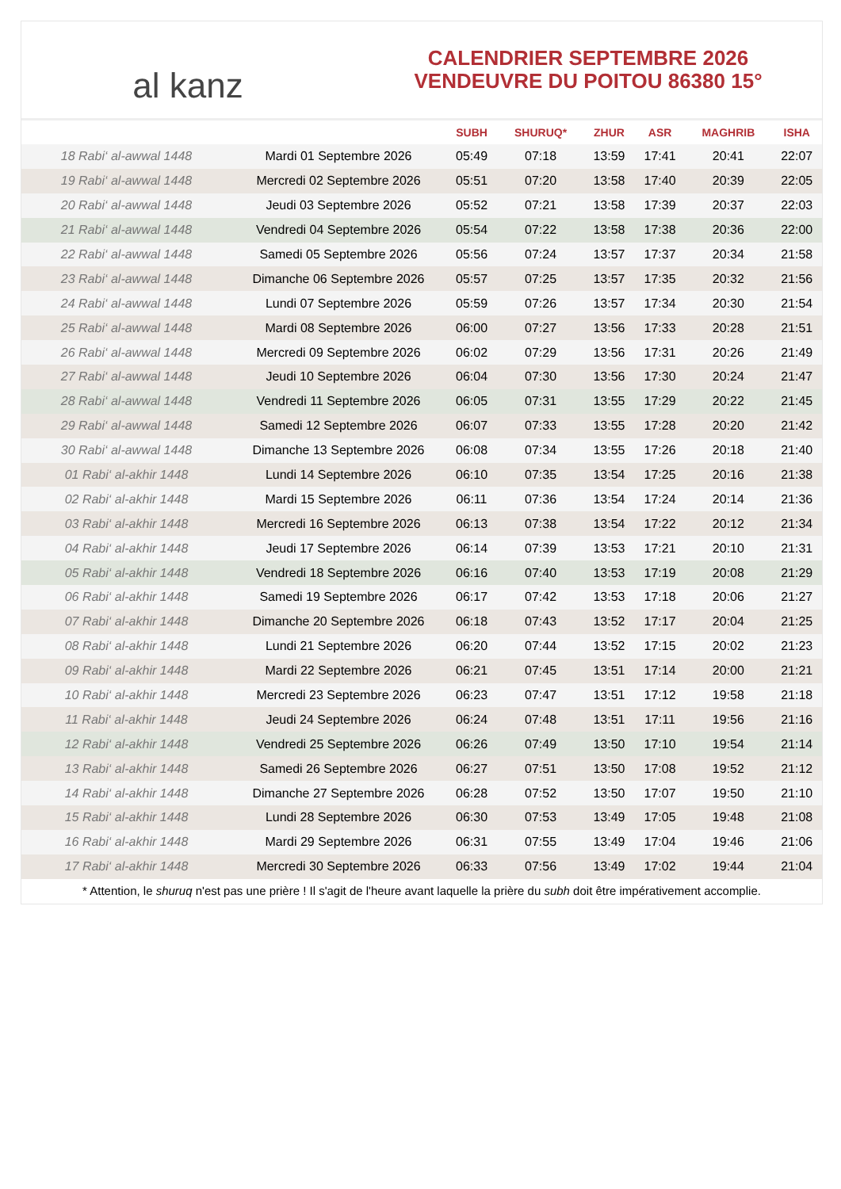al kanz
CALENDRIER SEPTEMBRE 2026
VENDEUVRE DU POITOU 86380 15°
| | | SUBH | SHURUQ* | ZHUR | ASR | MAGHRIB | ISHA |
| --- | --- | --- | --- | --- | --- | --- | --- |
| 18 Rabi‘ al-awwal 1448 | Mardi 01 Septembre 2026 | 05:49 | 07:18 | 13:59 | 17:41 | 20:41 | 22:07 |
| 19 Rabi‘ al-awwal 1448 | Mercredi 02 Septembre 2026 | 05:51 | 07:20 | 13:58 | 17:40 | 20:39 | 22:05 |
| 20 Rabi‘ al-awwal 1448 | Jeudi 03 Septembre 2026 | 05:52 | 07:21 | 13:58 | 17:39 | 20:37 | 22:03 |
| 21 Rabi‘ al-awwal 1448 | Vendredi 04 Septembre 2026 | 05:54 | 07:22 | 13:58 | 17:38 | 20:36 | 22:00 |
| 22 Rabi‘ al-awwal 1448 | Samedi 05 Septembre 2026 | 05:56 | 07:24 | 13:57 | 17:37 | 20:34 | 21:58 |
| 23 Rabi‘ al-awwal 1448 | Dimanche 06 Septembre 2026 | 05:57 | 07:25 | 13:57 | 17:35 | 20:32 | 21:56 |
| 24 Rabi‘ al-awwal 1448 | Lundi 07 Septembre 2026 | 05:59 | 07:26 | 13:57 | 17:34 | 20:30 | 21:54 |
| 25 Rabi‘ al-awwal 1448 | Mardi 08 Septembre 2026 | 06:00 | 07:27 | 13:56 | 17:33 | 20:28 | 21:51 |
| 26 Rabi‘ al-awwal 1448 | Mercredi 09 Septembre 2026 | 06:02 | 07:29 | 13:56 | 17:31 | 20:26 | 21:49 |
| 27 Rabi‘ al-awwal 1448 | Jeudi 10 Septembre 2026 | 06:04 | 07:30 | 13:56 | 17:30 | 20:24 | 21:47 |
| 28 Rabi‘ al-awwal 1448 | Vendredi 11 Septembre 2026 | 06:05 | 07:31 | 13:55 | 17:29 | 20:22 | 21:45 |
| 29 Rabi‘ al-awwal 1448 | Samedi 12 Septembre 2026 | 06:07 | 07:33 | 13:55 | 17:28 | 20:20 | 21:42 |
| 30 Rabi‘ al-awwal 1448 | Dimanche 13 Septembre 2026 | 06:08 | 07:34 | 13:55 | 17:26 | 20:18 | 21:40 |
| 01 Rabi‘ al-akhir 1448 | Lundi 14 Septembre 2026 | 06:10 | 07:35 | 13:54 | 17:25 | 20:16 | 21:38 |
| 02 Rabi‘ al-akhir 1448 | Mardi 15 Septembre 2026 | 06:11 | 07:36 | 13:54 | 17:24 | 20:14 | 21:36 |
| 03 Rabi‘ al-akhir 1448 | Mercredi 16 Septembre 2026 | 06:13 | 07:38 | 13:54 | 17:22 | 20:12 | 21:34 |
| 04 Rabi‘ al-akhir 1448 | Jeudi 17 Septembre 2026 | 06:14 | 07:39 | 13:53 | 17:21 | 20:10 | 21:31 |
| 05 Rabi‘ al-akhir 1448 | Vendredi 18 Septembre 2026 | 06:16 | 07:40 | 13:53 | 17:19 | 20:08 | 21:29 |
| 06 Rabi‘ al-akhir 1448 | Samedi 19 Septembre 2026 | 06:17 | 07:42 | 13:53 | 17:18 | 20:06 | 21:27 |
| 07 Rabi‘ al-akhir 1448 | Dimanche 20 Septembre 2026 | 06:18 | 07:43 | 13:52 | 17:17 | 20:04 | 21:25 |
| 08 Rabi‘ al-akhir 1448 | Lundi 21 Septembre 2026 | 06:20 | 07:44 | 13:52 | 17:15 | 20:02 | 21:23 |
| 09 Rabi‘ al-akhir 1448 | Mardi 22 Septembre 2026 | 06:21 | 07:45 | 13:51 | 17:14 | 20:00 | 21:21 |
| 10 Rabi‘ al-akhir 1448 | Mercredi 23 Septembre 2026 | 06:23 | 07:47 | 13:51 | 17:12 | 19:58 | 21:18 |
| 11 Rabi‘ al-akhir 1448 | Jeudi 24 Septembre 2026 | 06:24 | 07:48 | 13:51 | 17:11 | 19:56 | 21:16 |
| 12 Rabi‘ al-akhir 1448 | Vendredi 25 Septembre 2026 | 06:26 | 07:49 | 13:50 | 17:10 | 19:54 | 21:14 |
| 13 Rabi‘ al-akhir 1448 | Samedi 26 Septembre 2026 | 06:27 | 07:51 | 13:50 | 17:08 | 19:52 | 21:12 |
| 14 Rabi‘ al-akhir 1448 | Dimanche 27 Septembre 2026 | 06:28 | 07:52 | 13:50 | 17:07 | 19:50 | 21:10 |
| 15 Rabi‘ al-akhir 1448 | Lundi 28 Septembre 2026 | 06:30 | 07:53 | 13:49 | 17:05 | 19:48 | 21:08 |
| 16 Rabi‘ al-akhir 1448 | Mardi 29 Septembre 2026 | 06:31 | 07:55 | 13:49 | 17:04 | 19:46 | 21:06 |
| 17 Rabi‘ al-akhir 1448 | Mercredi 30 Septembre 2026 | 06:33 | 07:56 | 13:49 | 17:02 | 19:44 | 21:04 |
* Attention, le shuruq n'est pas une prière ! Il s'agit de l'heure avant laquelle la prière du subh doit être impérativement accomplie.